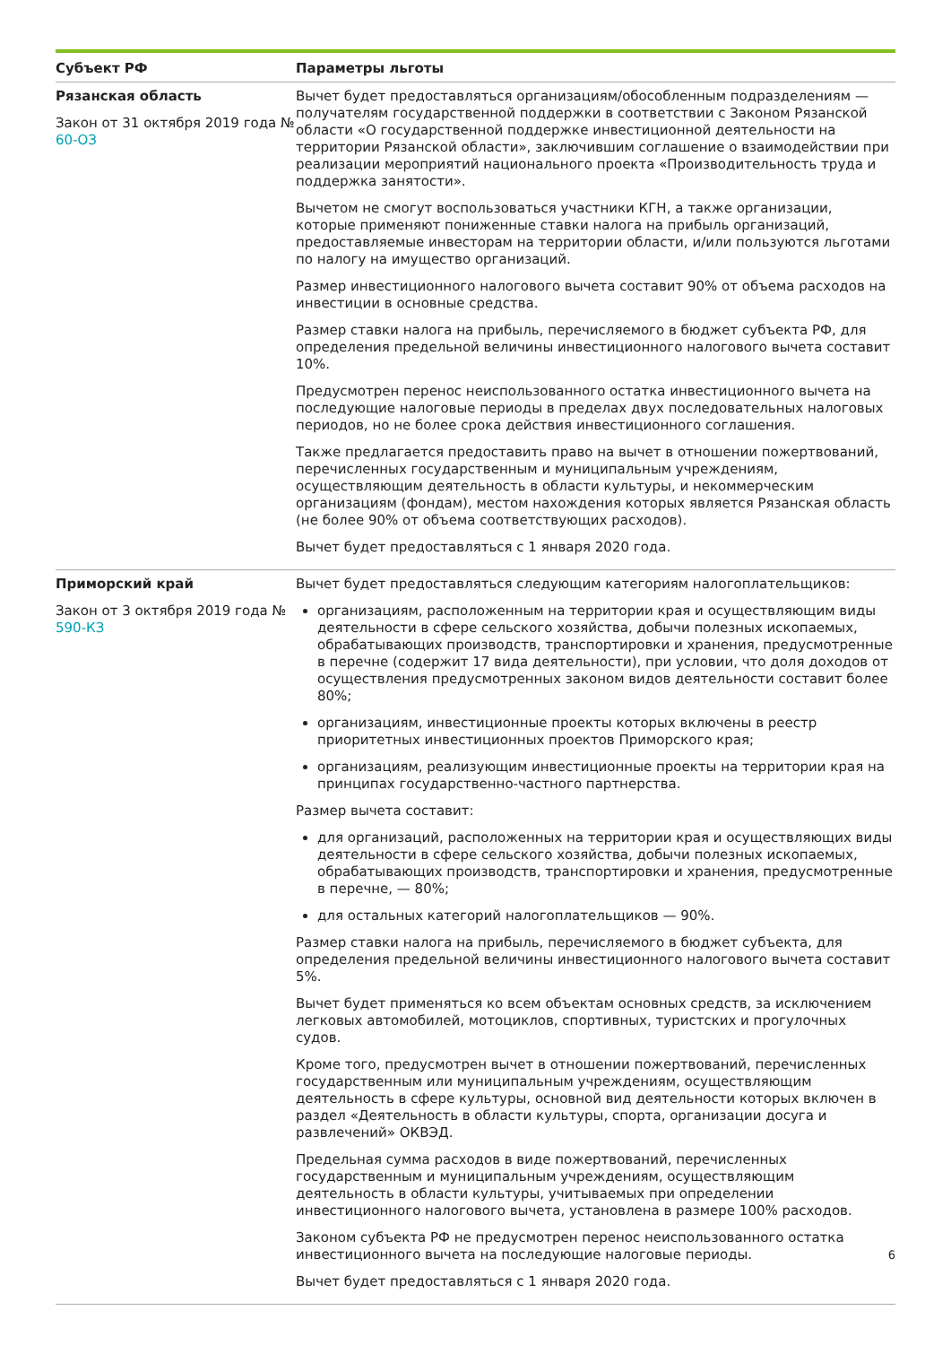| Субъект РФ | Параметры льготы |
| --- | --- |
| Рязанская область Закон от 31 октября 2019 года № 60-ОЗ | Вычет будет предоставляться организациям/обособленным подразделениям — получателям государственной поддержки в соответствии с Законом Рязанской области «О государственной поддержке инвестиционной деятельности на территории Рязанской области», заключившим соглашение о взаимодействии при реализации мероприятий национального проекта «Производительность труда и поддержка занятости». Вычетом не смогут воспользоваться участники КГН, а также организации, которые применяют пониженные ставки налога на прибыль организаций, предоставляемые инвесторам на территории области, и/или пользуются льготами по налогу на имущество организаций. Размер инвестиционного налогового вычета составит 90% от объема расходов на инвестиции в основные средства. Размер ставки налога на прибыль, перечисляемого в бюджет субъекта РФ, для определения предельной величины инвестиционного налогового вычета составит 10%. Предусмотрен перенос неиспользованного остатка инвестиционного вычета на последующие налоговые периоды в пределах двух последовательных налоговых периодов, но не более срока действия инвестиционного соглашения. Также предлагается предоставить право на вычет в отношении пожертвований, перечисленных государственным и муниципальным учреждениям, осуществляющим деятельность в области культуры, и некоммерческим организациям (фондам), местом нахождения которых является Рязанская область (не более 90% от объема соответствующих расходов). Вычет будет предоставляться с 1 января 2020 года. |
| Приморский край Закон от 3 октября 2019 года № 590-КЗ | Вычет будет предоставляться следующим категориям налогоплательщиков: организациям, расположенным на территории края и осуществляющим виды деятельности в сфере сельского хозяйства, добычи полезных ископаемых, обрабатывающих производств, транспортировки и хранения, предусмотренные в перечне (содержит 17 вида деятельности), при условии, что доля доходов от осуществления предусмотренных законом видов деятельности составит более 80%; организациям, инвестиционные проекты которых включены в реестр приоритетных инвестиционных проектов Приморского края; организациям, реализующим инвестиционные проекты на территории края на принципах государственно-частного партнерства. Размер вычета составит: для организаций, расположенных на территории края и осуществляющих виды деятельности в сфере сельского хозяйства, добычи полезных ископаемых, обрабатывающих производств, транспортировки и хранения, предусмотренные в перечне, — 80%; для остальных категорий налогоплательщиков — 90%. Размер ставки налога на прибыль, перечисляемого в бюджет субъекта, для определения предельной величины инвестиционного налогового вычета составит 5%. Вычет будет применяться ко всем объектам основных средств, за исключением легковых автомобилей, мотоциклов, спортивных, туристских и прогулочных судов. Кроме того, предусмотрен вычет в отношении пожертвований, перечисленных государственным или муниципальным учреждениям, осуществляющим деятельность в сфере культуры, основной вид деятельности которых включен в раздел «Деятельность в области культуры, спорта, организации досуга и развлечений» ОКВЭД. Предельная сумма расходов в виде пожертвований, перечисленных государственным и муниципальным учреждениям, осуществляющим деятельность в области культуры, учитываемых при определении инвестиционного налогового вычета, установлена в размере 100% расходов. Законом субъекта РФ не предусмотрен перенос неиспользованного остатка инвестиционного вычета на последующие налоговые периоды. 6 Вычет будет предоставляться с 1 января 2020 года. |